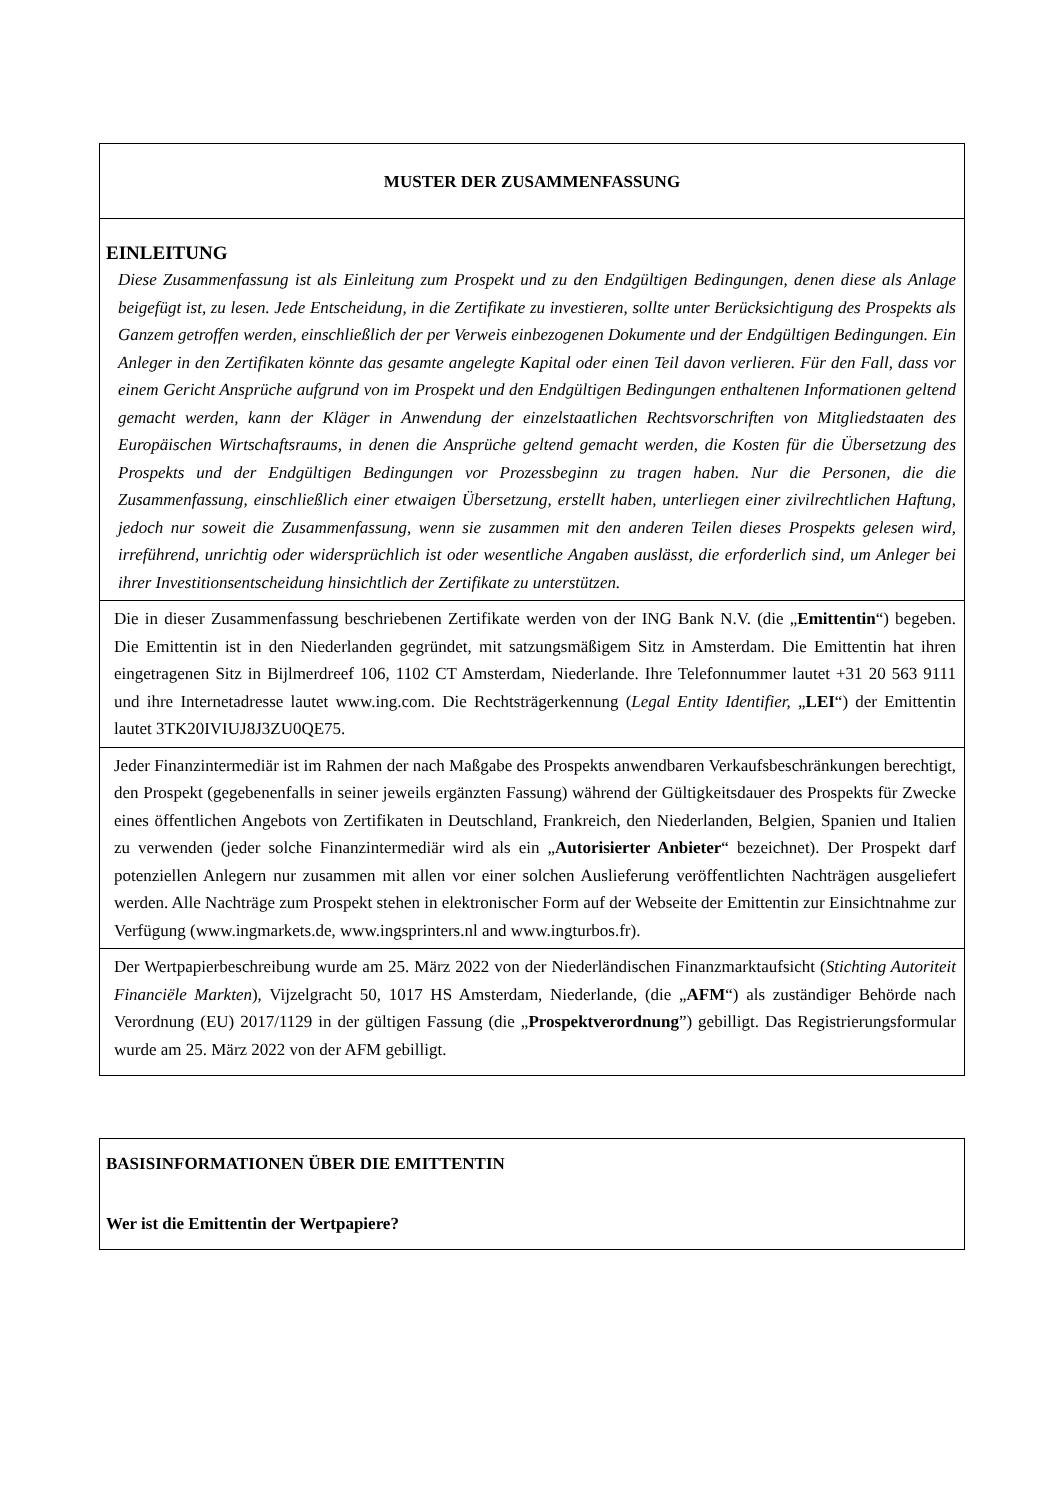| MUSTER DER ZUSAMMENFASSUNG |
| EINLEITUNG Diese Zusammenfassung ist als Einleitung zum Prospekt und zu den Endgültigen Bedingungen, denen diese als Anlage beigefügt ist, zu lesen. Jede Entscheidung, in die Zertifikate zu investieren, sollte unter Berücksichtigung des Prospekts als Ganzem getroffen werden, einschließlich der per Verweis einbezogenen Dokumente und der Endgültigen Bedingungen. Ein Anleger in den Zertifikaten könnte das gesamte angelegte Kapital oder einen Teil davon verlieren. Für den Fall, dass vor einem Gericht Ansprüche aufgrund von im Prospekt und den Endgültigen Bedingungen enthaltenen Informationen geltend gemacht werden, kann der Kläger in Anwendung der einzelstaatlichen Rechtsvorschriften von Mitgliedstaaten des Europäischen Wirtschaftsraums, in denen die Ansprüche geltend gemacht werden, die Kosten für die Übersetzung des Prospekts und der Endgültigen Bedingungen vor Prozessbeginn zu tragen haben. Nur die Personen, die die Zusammenfassung, einschließlich einer etwaigen Übersetzung, erstellt haben, unterliegen einer zivilrechtlichen Haftung, jedoch nur soweit die Zusammenfassung, wenn sie zusammen mit den anderen Teilen dieses Prospekts gelesen wird, irreführend, unrichtig oder widersprüchlich ist oder wesentliche Angaben auslässt, die erforderlich sind, um Anleger bei ihrer Investitionsentscheidung hinsichtlich der Zertifikate zu unterstützen. |
| Die in dieser Zusammenfassung beschriebenen Zertifikate werden von der ING Bank N.V. (die „ Emittentin “) begeben. Die Emittentin ist in den Niederlanden gegründet, mit satzungsmäßigem Sitz in Amsterdam. Die Emittentin hat ihren eingetragenen Sitz in Bijlmerdreef 106, 1102 CT Amsterdam, Niederlande. Ihre Telefonnummer lautet +31 20 563 9111 und ihre Internetadresse lautet www.ing.com. Die Rechtsträgerkennung ( Legal Entity Identifier, „ LEI “) der Emittentin lautet 3TK20IVIUJ8J3ZU0QE75. |
| Jeder Finanzintermediär ist im Rahmen der nach Maßgabe des Prospekts anwendbaren Verkaufsbeschränkungen berechtigt, den Prospekt (gegebenenfalls in seiner jeweils ergänzten Fassung) während der Gültigkeitsdauer des Prospekts für Zwecke eines öffentlichen Angebots von Zertifikaten in Deutschland, Frankreich, den Niederlanden, Belgien, Spanien und Italien zu verwenden (jeder solche Finanzintermediär wird als ein „ Autorisierter Anbieter “ bezeichnet). Der Prospekt darf potenziellen Anlegern nur zusammen mit allen vor einer solchen Auslieferung veröffentlichten Nachträgen ausgeliefert werden. Alle Nachträge zum Prospekt stehen in elektronischer Form auf der Webseite der Emittentin zur Einsichtnahme zur Verfügung (www.ingmarkets.de, www.ingsprinters.nl and www.ingturbos.fr). |
| Der Wertpapierbeschreibung wurde am 25. März 2022 von der Niederländischen Finanzmarktaufsicht ( Stichting Autoriteit Financiële Markten ), Vijzelgracht 50, 1017 HS Amsterdam, Niederlande, (die „ AFM “) als zuständiger Behörde nach Verordnung (EU) 2017/1129 in der gültigen Fassung (die „ Prospektverordnung ”) gebilligt. Das Registrierungsformular wurde am 25. März 2022 von der AFM gebilligt. |
| BASISINFORMATIONEN ÜBER DIE EMITTENTIN Wer ist die Emittentin der Wertpapiere? |